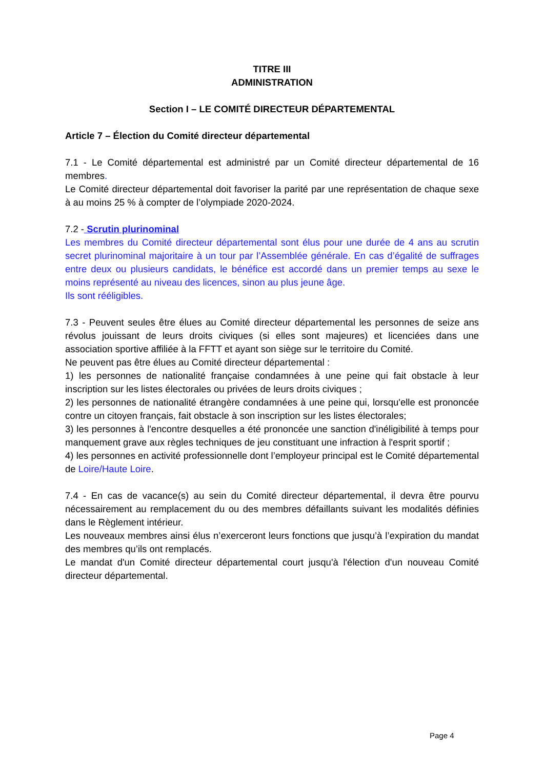TITRE III
ADMINISTRATION
Section I – LE COMITÉ DIRECTEUR DÉPARTEMENTAL
Article 7 – Élection du Comité directeur départemental
7.1 - Le Comité départemental est administré par un Comité directeur départemental de 16 membres.
Le Comité directeur départemental doit favoriser la parité par une représentation de chaque sexe à au moins 25 % à compter de l’olympiade 2020-2024.
7.2 - Scrutin plurinominal
Les membres du Comité directeur départemental sont élus pour une durée de 4 ans au scrutin secret plurinominal majoritaire à un tour par l’Assemblée générale. En cas d’égalité de suffrages entre deux ou plusieurs candidats, le bénéfice est accordé dans un premier temps au sexe le moins représenté au niveau des licences, sinon au plus jeune âge.
Ils sont rééligibles.
7.3 - Peuvent seules être élues au Comité directeur départemental les personnes de seize ans révolus jouissant de leurs droits civiques (si elles sont majeures) et licenciées dans une association sportive affiliée à la FFTT et ayant son siège sur le territoire du Comité.
Ne peuvent pas être élues au Comité directeur départemental :
1) les personnes de nationalité française condamnées à une peine qui fait obstacle à leur inscription sur les listes électorales ou privées de leurs droits civiques ;
2) les personnes de nationalité étrangère condamnées à une peine qui, lorsqu'elle est prononcée contre un citoyen français, fait obstacle à son inscription sur les listes électorales;
3) les personnes à l'encontre desquelles a été prononcée une sanction d'inéligibilité à temps pour manquement grave aux règles techniques de jeu constituant une infraction à l'esprit sportif ;
4) les personnes en activité professionnelle dont l’employeur principal est le Comité départemental de Loire/Haute Loire.
7.4 - En cas de vacance(s) au sein du Comité directeur départemental, il devra être pourvu nécessairement au remplacement du ou des membres défaillants suivant les modalités définies dans le Règlement intérieur.
Les nouveaux membres ainsi élus n’exerceront leurs fonctions que jusqu’à l’expiration du mandat des membres qu’ils ont remplacés.
Le mandat d'un Comité directeur départemental court jusqu'à l'élection d'un nouveau Comité directeur départemental.
Page 4